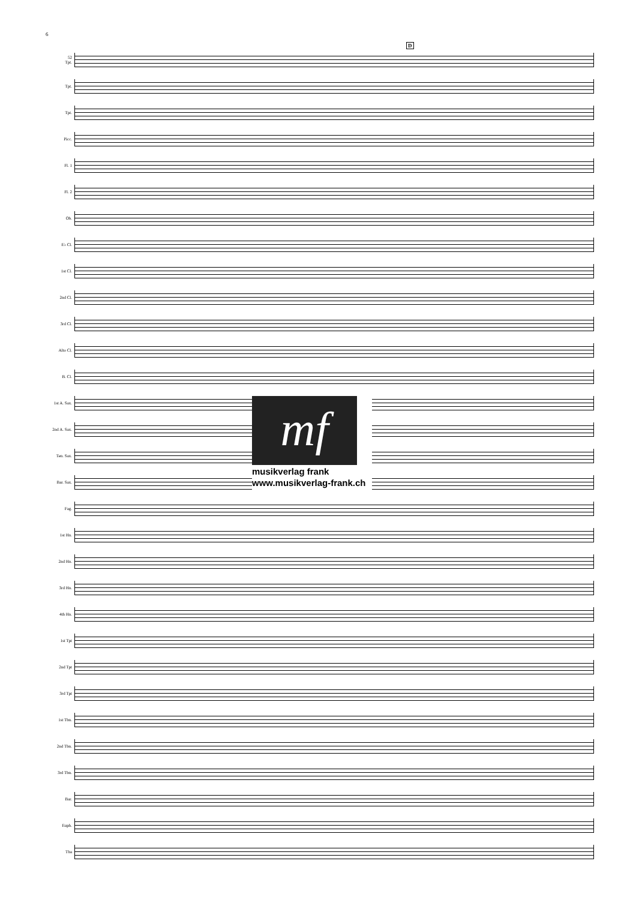6
D
52
Tpt.
Tpt.
Tpt.
Picc.
Fl. 1
Fl. 2
Ob.
E♭ Cl.
1st Cl.
2nd Cl.
3rd Cl.
Alto Cl.
B. Cl.
1st A. Sax.
2nd A. Sax.
Ten. Sax.
Bar. Sax.
Fag.
1st Hn.
2nd Hn.
3rd Hn.
4th Hn.
1st Tpt
2nd Tpt
3rd Tpt
1st Tbn.
2nd Tbn.
3rd Tbn.
Bar.
Euph.
Tba
mf
musikverlag frank
www.musikverlag-frank.ch